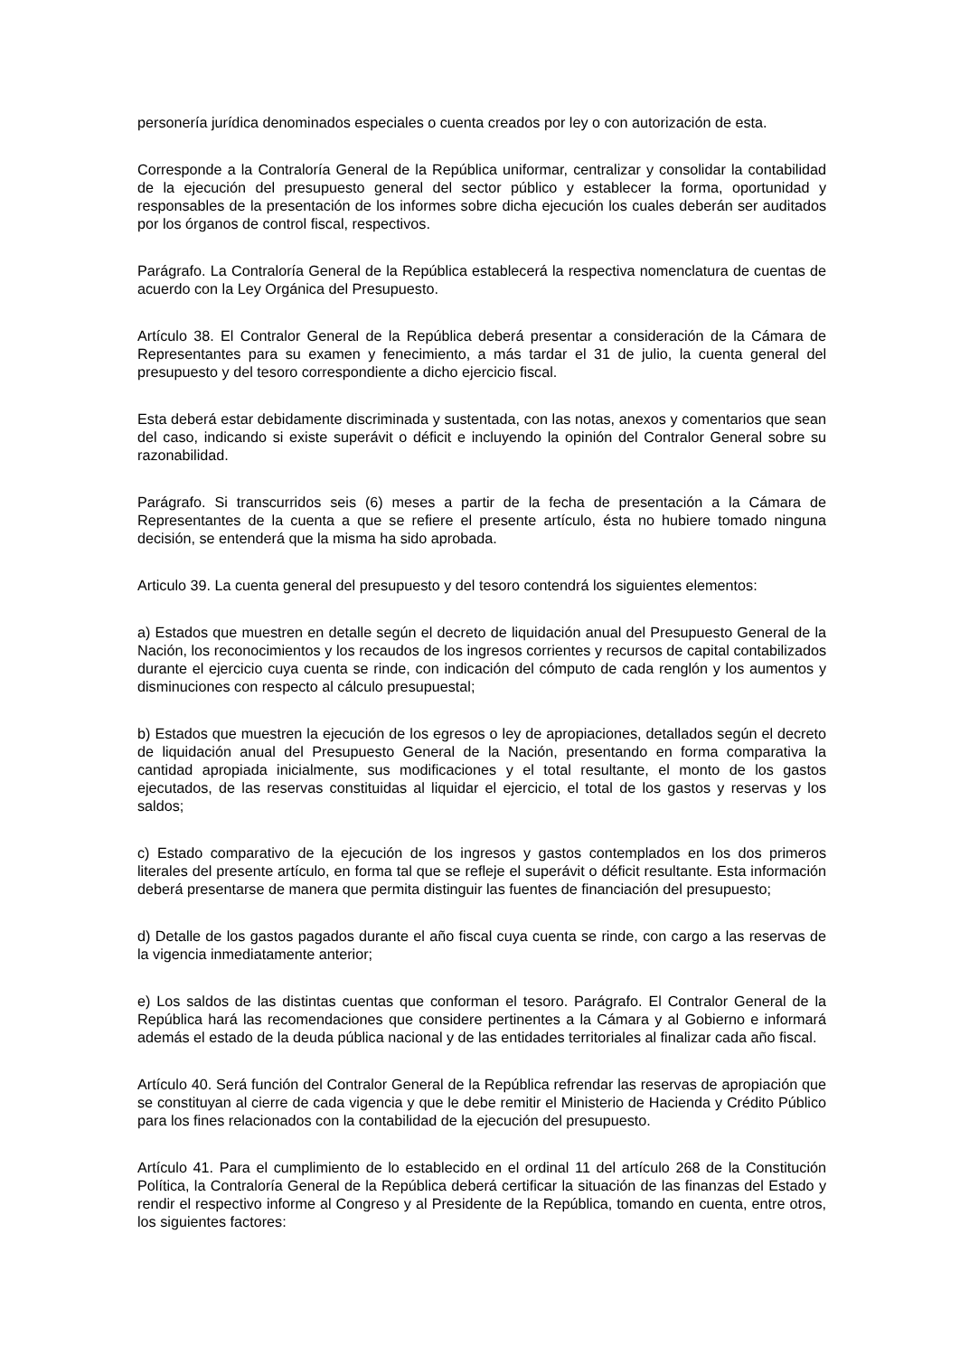personería jurídica denominados especiales o cuenta creados por ley o con autorización de esta.
Corresponde a la Contraloría General de la República uniformar, centralizar y consolidar la contabilidad de la ejecución del presupuesto general del sector público y establecer la forma, oportunidad y responsables de la presentación de los informes sobre dicha ejecución los cuales deberán ser auditados por los órganos de control fiscal, respectivos.
Parágrafo. La Contraloría General de la República establecerá la respectiva nomenclatura de cuentas de acuerdo con la Ley Orgánica del Presupuesto.
Artículo 38. El Contralor General de la República deberá presentar a consideración de la Cámara de Representantes para su examen y fenecimiento, a más tardar el 31 de julio, la cuenta general del presupuesto y del tesoro correspondiente a dicho ejercicio fiscal.
Esta deberá estar debidamente discriminada y sustentada, con las notas, anexos y comentarios que sean del caso, indicando si existe superávit o déficit e incluyendo la opinión del Contralor General sobre su razonabilidad.
Parágrafo. Si transcurridos seis (6) meses a partir de la fecha de presentación a la Cámara de Representantes de la cuenta a que se refiere el presente artículo, ésta no hubiere tomado ninguna decisión, se entenderá que la misma ha sido aprobada.
Articulo 39. La cuenta general del presupuesto y del tesoro contendrá los siguientes elementos:
a) Estados que muestren en detalle según el decreto de liquidación anual del Presupuesto General de la Nación, los reconocimientos y los recaudos de los ingresos corrientes y recursos de capital contabilizados durante el ejercicio cuya cuenta se rinde, con indicación del cómputo de cada renglón y los aumentos y disminuciones con respecto al cálculo presupuestal;
b) Estados que muestren la ejecución de los egresos o ley de apropiaciones, detallados según el decreto de liquidación anual del Presupuesto General de la Nación, presentando en forma comparativa la cantidad apropiada inicialmente, sus modificaciones y el total resultante, el monto de los gastos ejecutados, de las reservas constituidas al liquidar el ejercicio, el total de los gastos y reservas y los saldos;
c) Estado comparativo de la ejecución de los ingresos y gastos contemplados en los dos primeros literales del presente artículo, en forma tal que se refleje el superávit o déficit resultante. Esta información deberá presentarse de manera que permita distinguir las fuentes de financiación del presupuesto;
d) Detalle de los gastos pagados durante el año fiscal cuya cuenta se rinde, con cargo a las reservas de la vigencia inmediatamente anterior;
e) Los saldos de las distintas cuentas que conforman el tesoro. Parágrafo. El Contralor General de la República hará las recomendaciones que considere pertinentes a la Cámara y al Gobierno e informará además el estado de la deuda pública nacional y de las entidades territoriales al finalizar cada año fiscal.
Artículo 40. Será función del Contralor General de la República refrendar las reservas de apropiación que se constituyan al cierre de cada vigencia y que le debe remitir el Ministerio de Hacienda y Crédito Público para los fines relacionados con la contabilidad de la ejecución del presupuesto.
Artículo 41. Para el cumplimiento de lo establecido en el ordinal 11 del artículo 268 de la Constitución Política, la Contraloría General de la República deberá certificar la situación de las finanzas del Estado y rendir el respectivo informe al Congreso y al Presidente de la República, tomando en cuenta, entre otros, los siguientes factores: